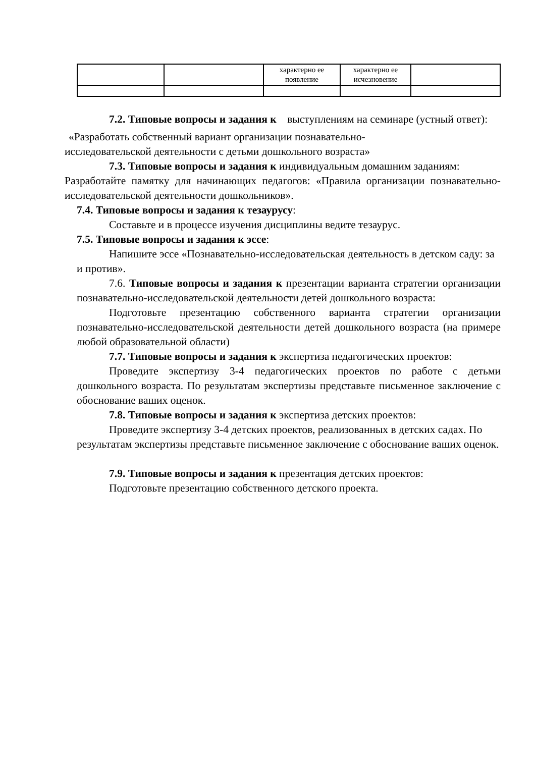| | | характерно ее появление | характерно ее исчезновение | |
7.2. Типовые вопросы и задания к выступлениям на семинаре (устный ответ):
«Разработать собственный вариант организации познавательно-
исследовательской деятельности с детьми дошкольного возраста»
7.3. Типовые вопросы и задания к индивидуальным домашним заданиям:
Разработайте памятку для начинающих педагогов: «Правила организации познавательно-исследовательской деятельности дошкольников».
7.4. Типовые вопросы и задания к тезаурусу:
Составьте и в процессе изучения дисциплины ведите тезаурус.
7.5. Типовые вопросы и задания к эссе:
Напишите эссе «Познавательно-исследовательская деятельность в детском саду: за и против».
7.6. Типовые вопросы и задания к презентации варианта стратегии организации познавательно-исследовательской деятельности детей дошкольного возраста:
Подготовьте презентацию собственного варианта стратегии организации познавательно-исследовательской деятельности детей дошкольного возраста (на примере любой образовательной области)
7.7. Типовые вопросы и задания к экспертиза педагогических проектов:
Проведите экспертизу 3-4 педагогических проектов по работе с детьми дошкольного возраста. По результатам экспертизы представьте письменное заключение с обоснование ваших оценок.
7.8. Типовые вопросы и задания к экспертиза детских проектов:
Проведите экспертизу 3-4 детских проектов, реализованных в детских садах. По результатам экспертизы представьте письменное заключение с обоснование ваших оценок.
7.9. Типовые вопросы и задания к презентация детских проектов:
Подготовьте презентацию собственного детского проекта.